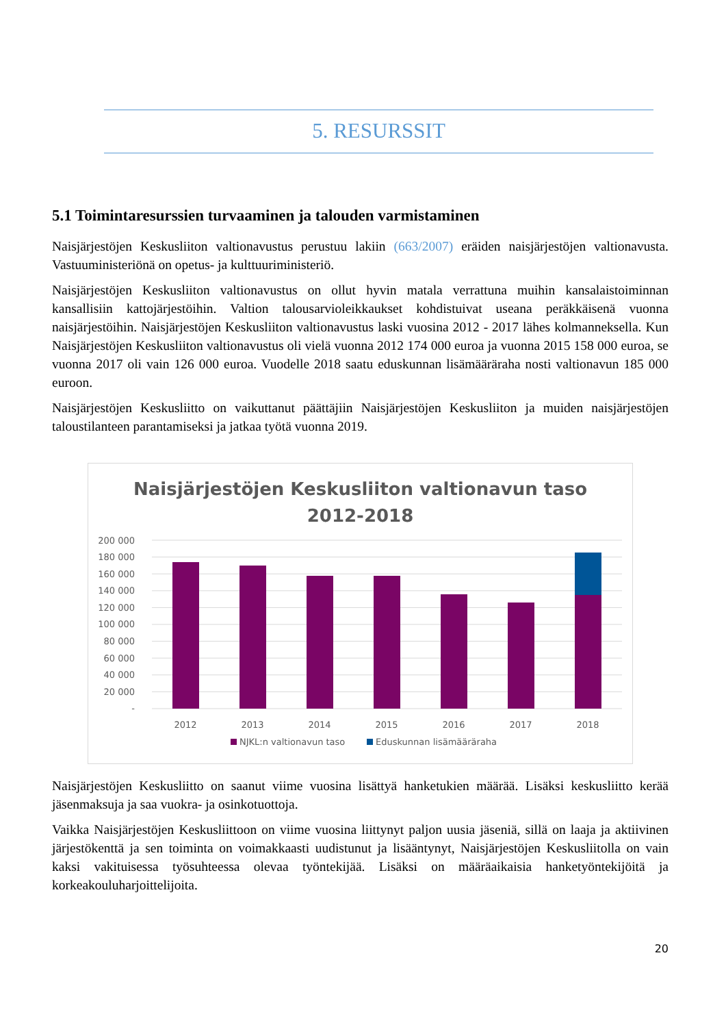5. RESURSSIT
5.1 Toimintaresurssien turvaaminen ja talouden varmistaminen
Naisjärjestöjen Keskusliiton valtionavustus perustuu lakiin (663/2007) eräiden naisjärjestöjen valtionavusta. Vastuuministeriönä on opetus- ja kulttuuriministeriö.
Naisjärjestöjen Keskusliiton valtionavustus on ollut hyvin matala verrattuna muihin kansalaistoiminnan kansallisiin kattojärjestöihin. Valtion talousarvioleikkaukset kohdistuivat useana peräkkäisenä vuonna naisjärjestöihin. Naisjärjestöjen Keskusliiton valtionavustus laski vuosina 2012 - 2017 lähes kolmanneksella. Kun Naisjärjestöjen Keskusliiton valtionavustus oli vielä vuonna 2012 174 000 euroa ja vuonna 2015 158 000 euroa, se vuonna 2017 oli vain 126 000 euroa. Vuodelle 2018 saatu eduskunnan lisämääräraha nosti valtionavun 185 000 euroon.
Naisjärjestöjen Keskusliitto on vaikuttanut päättäjiin Naisjärjestöjen Keskusliiton ja muiden naisjärjestöjen taloustilanteen parantamiseksi ja jatkaa työtä vuonna 2019.
Naisjärjestöjen Keskusliiton valtionavun taso
2012-2018
200 000
180 000
160 000
140 000
120 000
100 000
80 000
60 000
40 000
20 000
-
2012
2013
2014
2015
2016
2017
2018
NJKL:n valtionavun taso
Eduskunnan lisämääräraha
Naisjärjestöjen Keskusliitto on saanut viime vuosina lisättyä hanketukien määrää. Lisäksi keskusliitto kerää jäsenmaksuja ja saa vuokra- ja osinkotuottoja.
Vaikka Naisjärjestöjen Keskusliittoon on viime vuosina liittynyt paljon uusia jäseniä, sillä on laaja ja aktiivinen järjestökenttä ja sen toiminta on voimakkaasti uudistunut ja lisääntynyt, Naisjärjestöjen Keskusliitolla on vain kaksi vakituisessa työsuhteessa olevaa työntekijää. Lisäksi on määräaikaisia hanketyöntekijöitä ja korkeakouluharjoittelijoita.
20